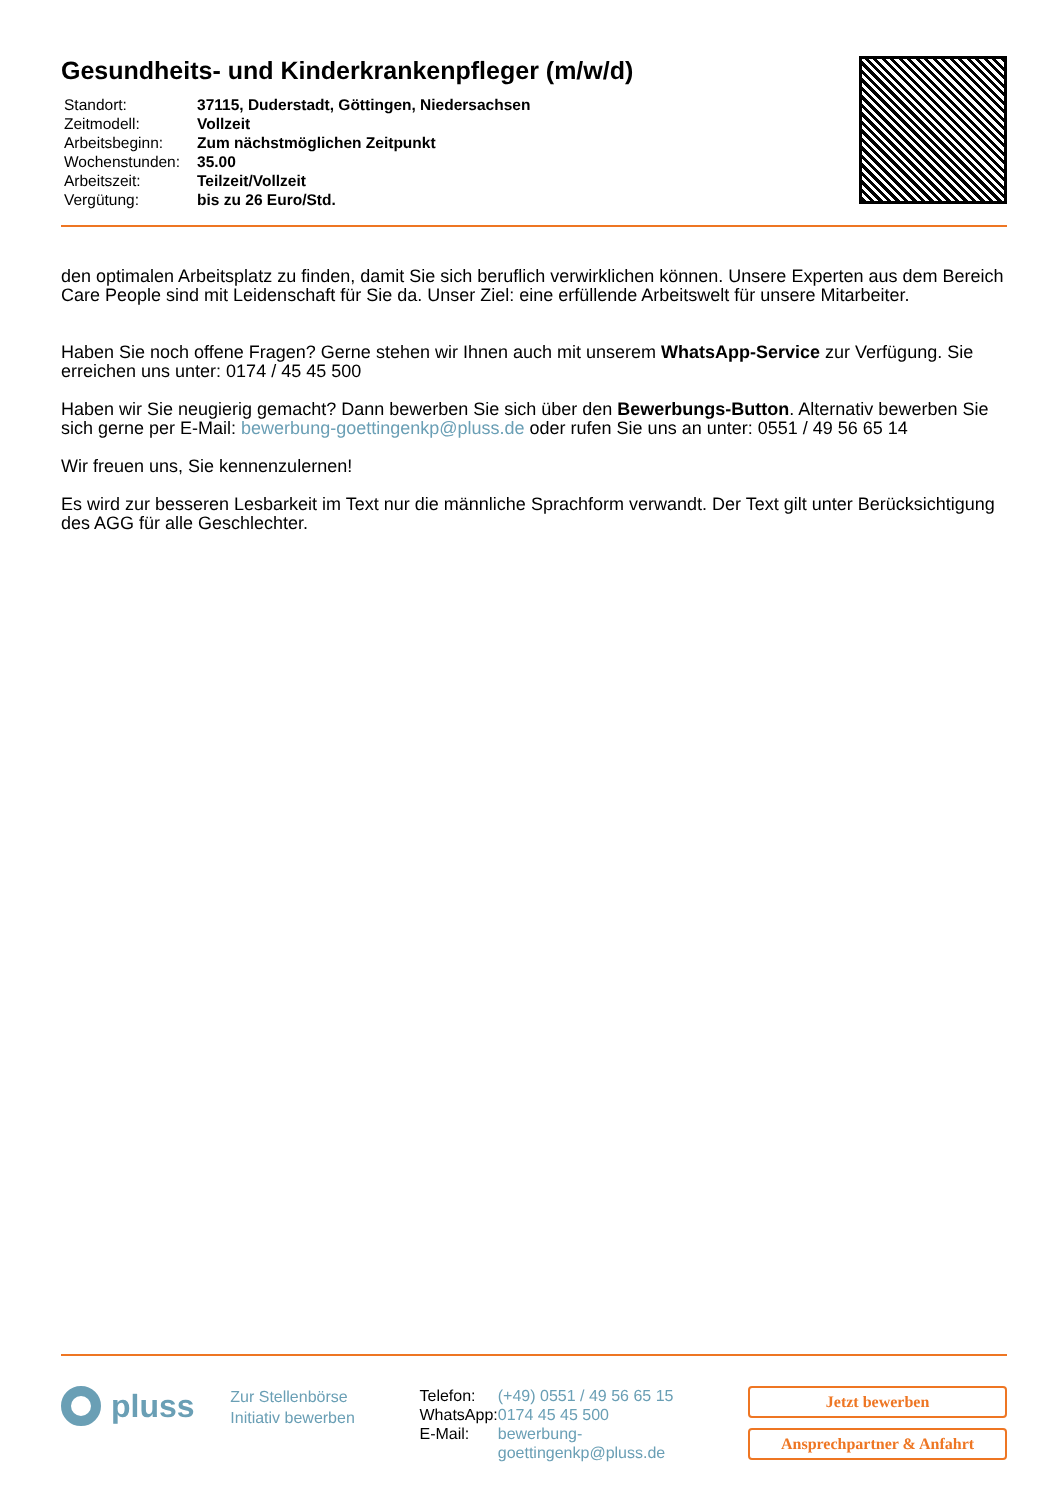Gesundheits- und Kinderkrankenpfleger (m/w/d)
| Standort: | 37115, Duderstadt, Göttingen, Niedersachsen |
| Zeitmodell: | Vollzeit |
| Arbeitsbeginn: | Zum nächstmöglichen Zeitpunkt |
| Wochenstunden: | 35.00 |
| Arbeitszeit: | Teilzeit/Vollzeit |
| Vergütung: | bis zu 26 Euro/Std. |
den optimalen Arbeitsplatz zu finden, damit Sie sich beruflich verwirklichen können. Unsere Experten aus dem Bereich Care People sind mit Leidenschaft für Sie da. Unser Ziel: eine erfüllende Arbeitswelt für unsere Mitarbeiter.
Haben Sie noch offene Fragen? Gerne stehen wir Ihnen auch mit unserem WhatsApp-Service zur Verfügung. Sie erreichen uns unter: 0174 / 45 45 500
Haben wir Sie neugierig gemacht? Dann bewerben Sie sich über den Bewerbungs-Button. Alternativ bewerben Sie sich gerne per E-Mail: bewerbung-goettingenkp@pluss.de oder rufen Sie uns an unter: 0551 / 49 56 65 14
Wir freuen uns, Sie kennenzulernen!
Es wird zur besseren Lesbarkeit im Text nur die männliche Sprachform verwandt. Der Text gilt unter Berücksichtigung des AGG für alle Geschlechter.
pluss
Zur Stellenbörse
Initiativ bewerben
| Telefon: | (+49) 0551 / 49 56 65 15 |
| WhatsApp: | 0174 45 45 500 |
| E-Mail: | bewerbung-goettingenkp@pluss.de |
Jetzt bewerben
Ansprechpartner & Anfahrt